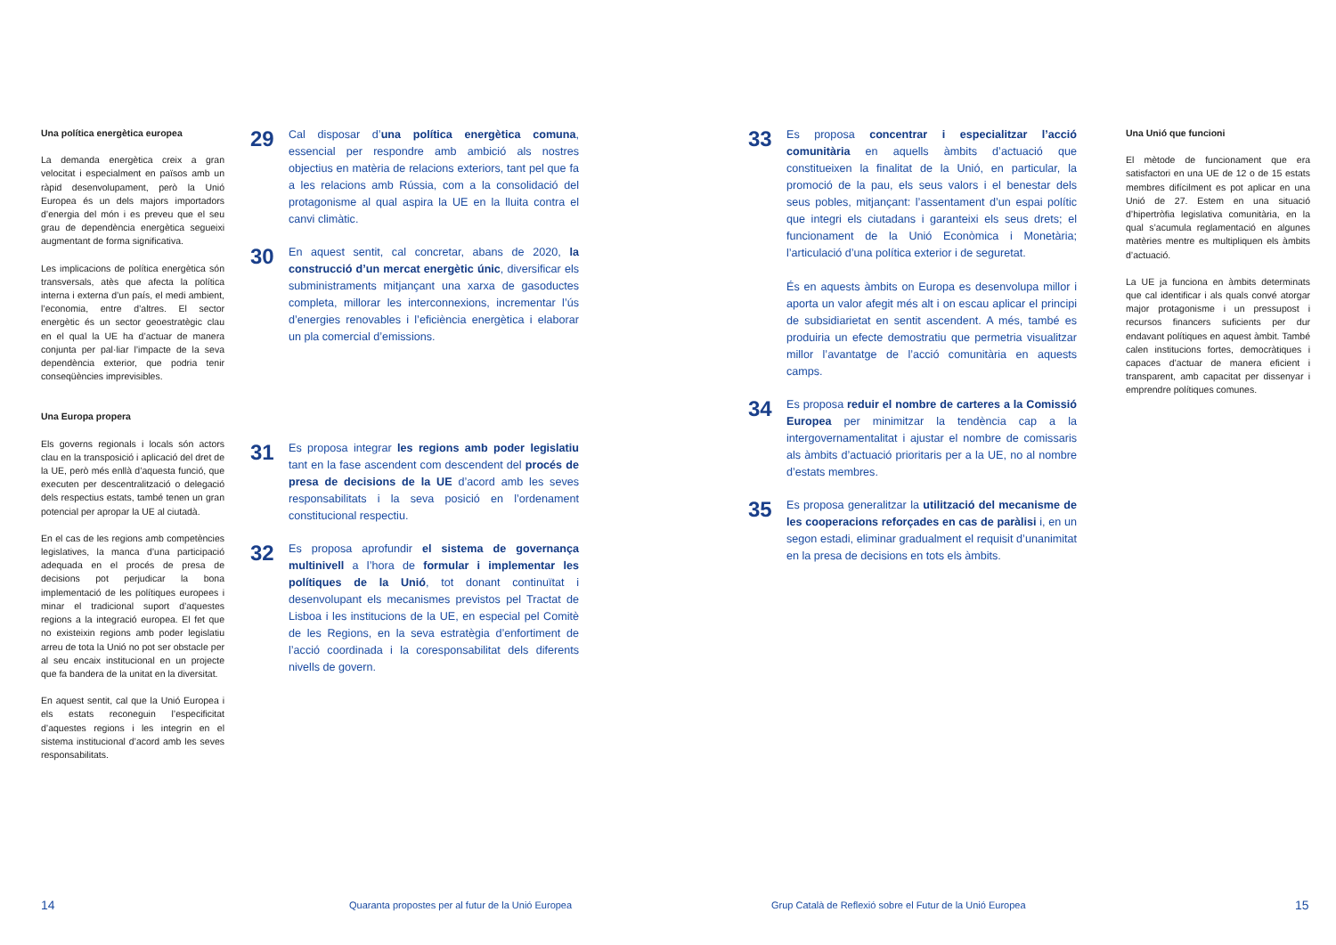Una política energètica europea
La demanda energètica creix a gran velocitat i especialment en països amb un ràpid desenvolupament, però la Unió Europea és un dels majors importadors d’energia del món i es preveu que el seu grau de dependència energètica segueixi augmentant de forma significativa.
Les implicacions de política energètica són transversals, atès que afecta la política interna i externa d’un país, el medi ambient, l’economia, entre d’altres. El sector energètic és un sector geoestratègic clau en el qual la UE ha d’actuar de manera conjunta per pal·liar l’impacte de la seva dependència exterior, que podria tenir conseqüències imprevisibles.
Una Europa propera
Els governs regionals i locals són actors clau en la transposició i aplicació del dret de la UE, però més enllà d’aquesta funció, que executen per descentralització o delegació dels respectius estats, també tenen un gran potencial per apropar la UE al ciutadà.
En el cas de les regions amb competències legislatives, la manca d’una participació adequada en el procés de presa de decisions pot perjudicar la bona implementació de les polítiques europees i minar el tradicional suport d’aquestes regions a la integració europea. El fet que no existeixin regions amb poder legislatiu arreu de tota la Unió no pot ser obstacle per al seu encaix institucional en un projecte que fa bandera de la unitat en la diversitat.
En aquest sentit, cal que la Unió Europea i els estats reconeguin l’especificitat d’aquestes regions i les integrin en el sistema institucional d’acord amb les seves responsabilitats.
29
Cal disposar d’una política energètica comuna, essencial per respondre amb ambició als nostres objectius en matèria de relacions exteriors, tant pel que fa a les relacions amb Rússia, com a la consolidació del protagonisme al qual aspira la UE en la lluita contra el canvi climàtic.
30
En aquest sentit, cal concretar, abans de 2020, la construcció d’un mercat energètic únic, diversificar els subministraments mitjançant una xarxa de gasoductes completa, millorar les interconnexions, incrementar l’ús d’energies renovables i l’eficiència energètica i elaborar un pla comercial d’emissions.
31
Es proposa integrar les regions amb poder legislatiu tant en la fase ascendent com descendent del procés de presa de decisions de la UE d’acord amb les seves responsabilitats i la seva posició en l’ordenament constitucional respectiu.
32
Es proposa aprofundir el sistema de governança multinivell a l’hora de formular i implementar les polítiques de la Unió, tot donant continuïtat i desenvolupant els mecanismes previstos pel Tractat de Lisboa i les institucions de la UE, en especial pel Comitè de les Regions, en la seva estratègia d’enfortiment de l’acció coordinada i la coresponsabilitat dels diferents nivells de govern.
33
Es proposa concentrar i especialitzar l’acció comunitària en aquells àmbits d’actuació que constitueixen la finalitat de la Unió, en particular, la promoció de la pau, els seus valors i el benestar dels seus pobles, mitjançant: l’assentament d’un espai polític que integri els ciutadans i garanteixi els seus drets; el funcionament de la Unió Econòmica i Monetària; l’articulació d’una política exterior i de seguretat.
És en aquests àmbits on Europa es desenvolupa millor i aporta un valor afegit més alt i on escau aplicar el principi de subsidiarietat en sentit ascendent. A més, també es produiria un efecte demostratiu que permetria visualitzar millor l’avantatge de l’acció comunitària en aquests camps.
34
Es proposa reduir el nombre de carteres a la Comissió Europea per minimitzar la tendència cap a la intergovernamentalitat i ajustar el nombre de comissaris als àmbits d’actuació prioritaris per a la UE, no al nombre d’estats membres.
35
Es proposa generalitzar la utilització del mecanisme de les cooperacions reforçades en cas de paràlisi i, en un segon estadi, eliminar gradualment el requisit d’unanimitat en la presa de decisions en tots els àmbits.
Una Unió que funcioni
El mètode de funcionament que era satisfactori en una UE de 12 o de 15 estats membres difícilment es pot aplicar en una Unió de 27. Estem en una situació d’hipertròfia legislativa comunitària, en la qual s’acumula reglamentació en algunes matèries mentre es multipliquen els àmbits d’actuació.
La UE ja funciona en àmbits determinats que cal identificar i als quals convé atorgar major protagonisme i un pressupost i recursos financers suficients per dur endavant polítiques en aquest àmbit. També calen institucions fortes, democràtiques i capaces d’actuar de manera eficient i transparent, amb capacitat per dissenyar i emprendre polítiques comunes.
14
Quaranta propostes per al futur de la Unió Europea
Grup Català de Reflexió sobre el Futur de la Unió Europea
15